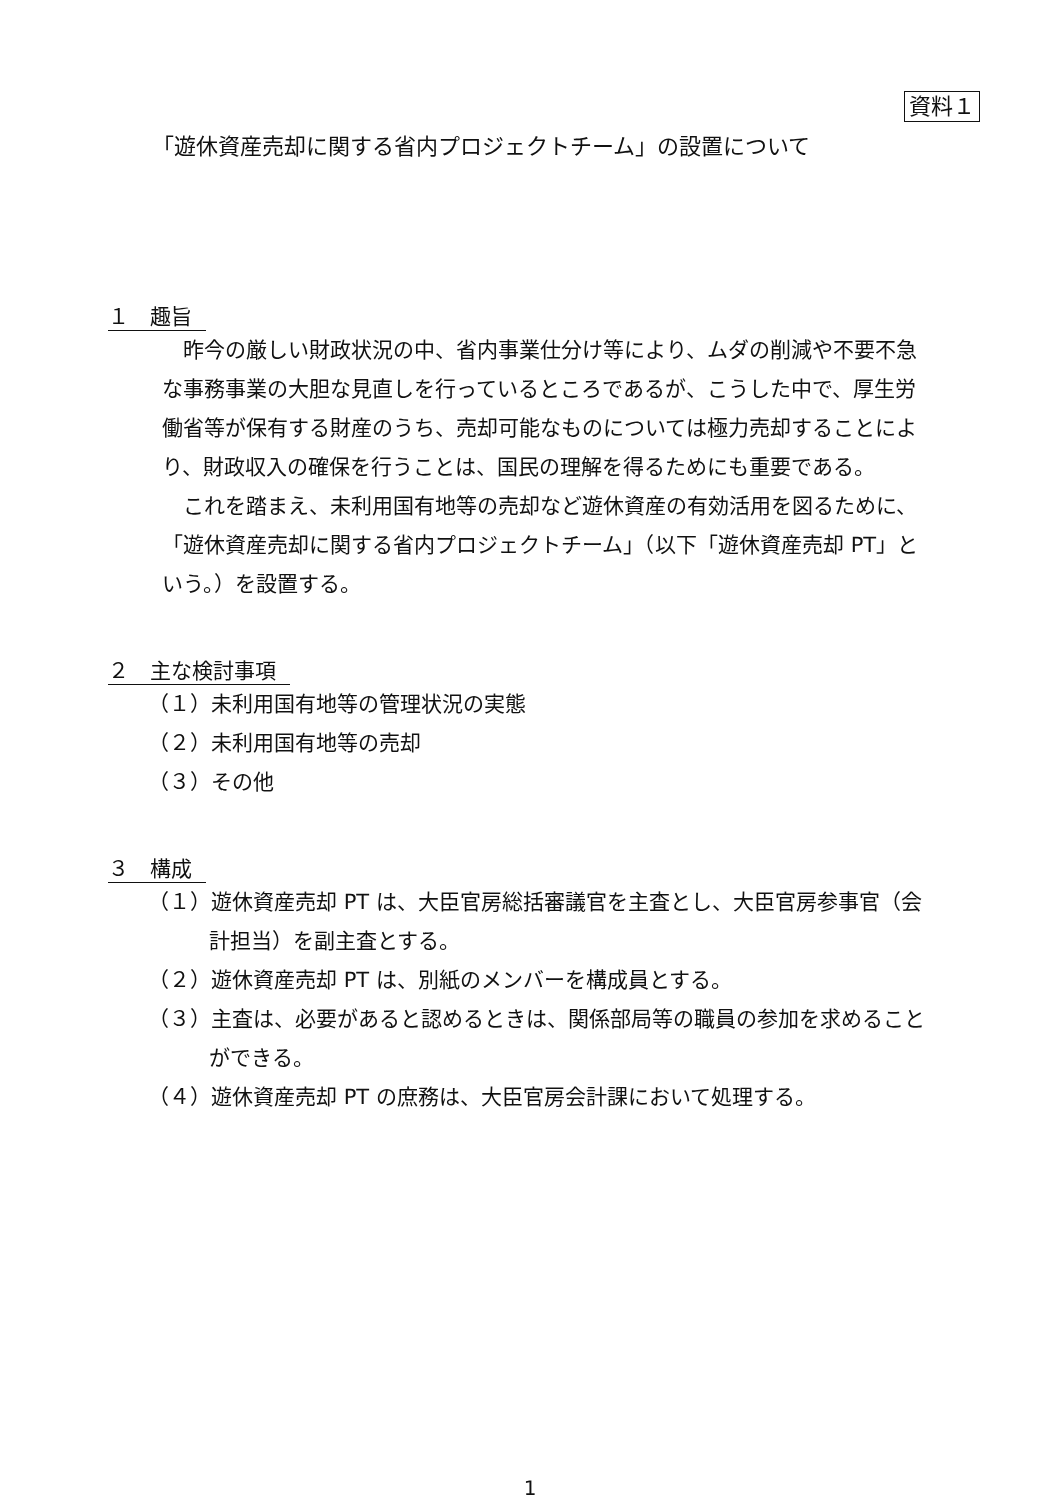資料１
「遊休資産売却に関する省内プロジェクトチーム」の設置について
１　趣旨
昨今の厳しい財政状況の中、省内事業仕分け等により、ムダの削減や不要不急な事務事業の大胆な見直しを行っているところであるが、こうした中で、厚生労働省等が保有する財産のうち、売却可能なものについては極力売却することにより、財政収入の確保を行うことは、国民の理解を得るためにも重要である。
これを踏まえ、未利用国有地等の売却など遊休資産の有効活用を図るために、「遊休資産売却に関する省内プロジェクトチーム」（以下「遊休資産売却 PT」という。）を設置する。
２　主な検討事項
（１）未利用国有地等の管理状況の実態
（２）未利用国有地等の売却
（３）その他
３　構成
（１）遊休資産売却 PT は、大臣官房総括審議官を主査とし、大臣官房参事官（会計担当）を副主査とする。
（２）遊休資産売却 PT は、別紙のメンバーを構成員とする。
（３）主査は、必要があると認めるときは、関係部局等の職員の参加を求めることができる。
（４）遊休資産売却 PT の庶務は、大臣官房会計課において処理する。
1